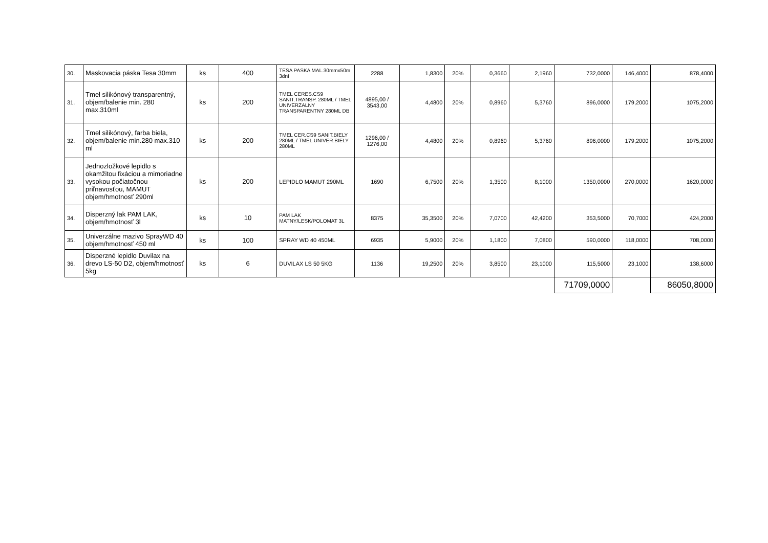| 30. | Maskovacia páska Tesa 30mm | ks | 400 | TESA PASKA MAL.30mmx50m 3dní | 2288 | 1,8300 | 20% | 0,3660 | 2,1960 | 732,0000 | 146,4000 | 878,4000 |
| 31. | Tmel silikónový transparentný, objem/balenie min. 280 max.310ml | ks | 200 | TMEL CERES.CS9 SANIT.TRANSP. 280ML / TMEL UNIVERZALNY TRANSPARENTNY 280ML DB | 4895,00 / 3543,00 | 4,4800 | 20% | 0,8960 | 5,3760 | 896,0000 | 179,2000 | 1075,2000 |
| 32. | Tmel silikónový, farba biela, objem/balenie min.280 max.310 ml | ks | 200 | TMEL CER.CS9 SANIT.BIELY 280ML / TMEL UNIVER.BIELY 280ML | 1296,00 / 1276,00 | 4,4800 | 20% | 0,8960 | 5,3760 | 896,0000 | 179,2000 | 1075,2000 |
| 33. | Jednozložkové lepidlo s okamžitou fixáciou a mimoriadne vysokou počiatočnou priľnavosťou, MAMUT objem/hmotnosť 290ml | ks | 200 | LEPIDLO MAMUT 290ML | 1690 | 6,7500 | 20% | 1,3500 | 8,1000 | 1350,0000 | 270,0000 | 1620,0000 |
| 34. | Disperzný lak PAM LAK, objem/hmotnosť 3l | ks | 10 | PAM LAK MATNY/LESK/POLOMAT 3L | 8375 | 35,3500 | 20% | 7,0700 | 42,4200 | 353,5000 | 70,7000 | 424,2000 |
| 35. | Univerzálne mazivo SprayWD 40 objem/hmotnosť 450 ml | ks | 100 | SPRAY WD 40 450ML | 6935 | 5,9000 | 20% | 1,1800 | 7,0800 | 590,0000 | 118,0000 | 708,0000 |
| 36. | Disperzné lepidlo Duvilax na drevo LS-50 D2, objem/hmotnosť 5kg | ks | 6 | DUVILAX LS 50 5KG | 1136 | 19,2500 | 20% | 3,8500 | 23,1000 | 115,5000 | 23,1000 | 138,6000 |
| | | | | | | | | | | 71709,0000 | | 86050,8000 |